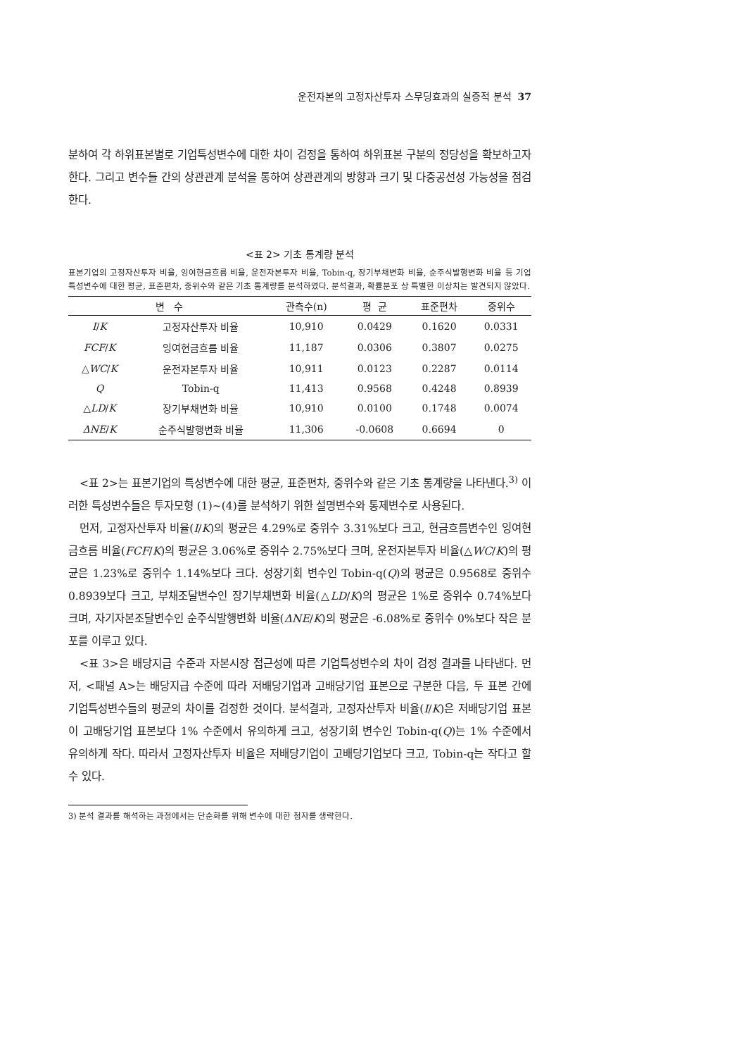운전자본의 고정자산투자 스무딩효과의 실증적 분석 37
분하여 각 하위표본별로 기업특성변수에 대한 차이 검정을 통하여 하위표본 구분의 정당성을 확보하고자 한다. 그리고 변수들 간의 상관관계 분석을 통하여 상관관계의 방향과 크기 및 다중공선성 가능성을 점검한다.
<표 2> 기초 통계량 분석
표본기업의 고정자산투자 비율, 잉여현금흐름 비율, 운전자본투자 비율, Tobin-q, 장기부채변화 비율, 순주식발행변화 비율 등 기업특성변수에 대한 평균, 표준편차, 중위수와 같은 기초 통계량를 분석하였다. 분석결과, 확률분포 상 특별한 이상치는 발견되지 않았다.
| 변 수 | | 관측수(n) | 평 균 | 표준편차 | 중위수 |
| --- | --- | --- | --- | --- | --- |
| I / K | 고정자산투자 비율 | 10,910 | 0.0429 | 0.1620 | 0.0331 |
| FCF / K | 잉여현금흐름 비율 | 11,187 | 0.0306 | 0.3807 | 0.0275 |
| △ WC / K | 운전자본투자 비율 | 10,911 | 0.0123 | 0.2287 | 0.0114 |
| Q | Tobin-q | 11,413 | 0.9568 | 0.4248 | 0.8939 |
| △ LD / K | 장기부채변화 비율 | 10,910 | 0.0100 | 0.1748 | 0.0074 |
| ΔNE / K | 순주식발행변화 비율 | 11,306 | -0.0608 | 0.6694 | 0 |
<표 2>는 표본기업의 특성변수에 대한 평균, 표준편차, 중위수와 같은 기초 통계량을 나타낸다.<sup>3)</sup> 이러한 특성변수들은 투자모형 (1)~(4)를 분석하기 위한 설명변수와 통제변수로 사용된다.
먼저, 고정자산투자 비율(I/K)의 평균은 4.29%로 중위수 3.31%보다 크고, 현금흐름변수인 잉여현금흐름 비율(FCF/K)의 평균은 3.06%로 중위수 2.75%보다 크며, 운전자본투자 비율(△WC/K)의 평균은 1.23%로 중위수 1.14%보다 크다. 성장기회 변수인 Tobin-q(Q)의 평균은 0.9568로 중위수 0.8939보다 크고, 부채조달변수인 장기부채변화 비율(△LD/K)의 평균은 1%로 중위수 0.74%보다 크며, 자기자본조달변수인 순주식발행변화 비율(ΔNE/K)의 평균은 -6.08%로 중위수 0%보다 작은 분포를 이루고 있다.
<표 3>은 배당지급 수준과 자본시장 접근성에 따른 기업특성변수의 차이 검정 결과를 나타낸다. 먼저, <패널 A>는 배당지급 수준에 따라 저배당기업과 고배당기업 표본으로 구분한 다음, 두 표본 간에 기업특성변수들의 평균의 차이를 검정한 것이다. 분석결과, 고정자산투자 비율(I/K)은 저배당기업 표본이 고배당기업 표본보다 1% 수준에서 유의하게 크고, 성장기회 변수인 Tobin-q(Q)는 1% 수준에서 유의하게 작다. 따라서 고정자산투자 비율은 저배당기업이 고배당기업보다 크고, Tobin-q는 작다고 할 수 있다.
3) 분석 결과를 해석하는 과정에서는 단순화를 위해 변수에 대한 첨자를 생략한다.